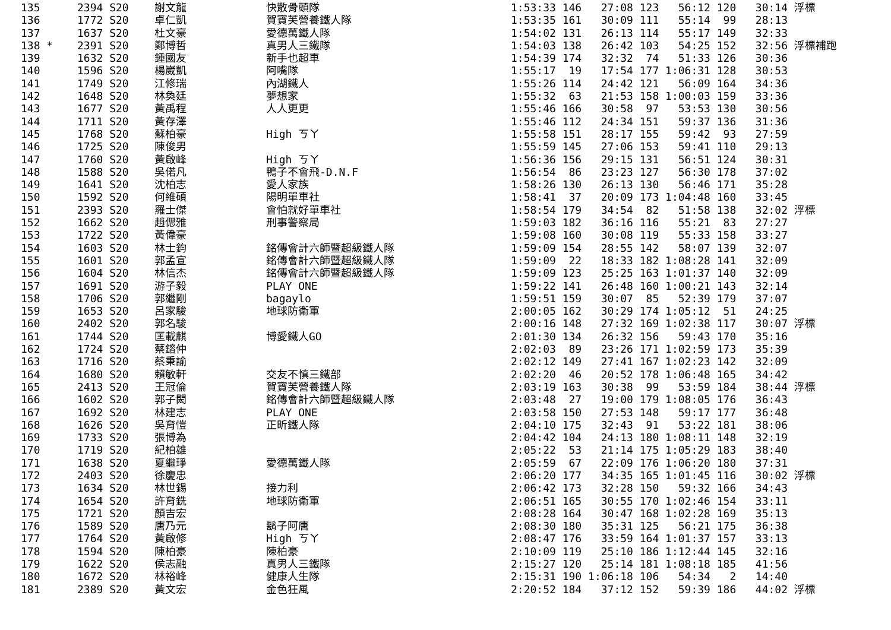| 135 | 2394 S20 | 謝文龍 | 快散骨頭隊 | 1:53:33 146 27:08 123 56:12 120 30:14 浮標 |
| 136 | 1772 S20 | 卓仁凱 | 賀寶芙營養鐵人隊 | 1:53:35 161 30:09 111 55:14 99 28:13 |
| 137 | 1637 S20 | 杜文豪 | 愛德萬鐵人隊 | 1:54:02 131 26:13 114 55:17 149 32:33 |
| 138 * | 2391 S20 | 鄭博哲 | 真男人三鐵隊 | 1:54:03 138 26:42 103 54:25 152 32:56 浮標補跑 |
| 139 | 1632 S20 | 鍾國友 | 新手也超車 | 1:54:39 174 32:32 74 51:33 126 30:36 |
| 140 | 1596 S20 | 楊崴凱 | 阿嘴隊 | 1:55:17 19 17:54 177 1:06:31 128 30:53 |
| 141 | 1749 S20 | 江修瑞 | 內湖鐵人 | 1:55:26 114 24:42 121 56:09 164 34:36 |
| 142 | 1648 S20 | 林奐廷 | 夢想家 | 1:55:32 63 21:53 158 1:00:03 159 33:36 |
| 143 | 1677 S20 | 黃禹程 | 人人更更 | 1:55:46 166 30:58 97 53:53 130 30:56 |
| 144 | 1711 S20 | 黃存澤 | | 1:55:46 112 24:34 151 59:37 136 31:36 |
| 145 | 1768 S20 | 蘇柏豪 | High ㄎㄚ | 1:55:58 151 28:17 155 59:42 93 27:59 |
| 146 | 1725 S20 | 陳俊男 | | 1:55:59 145 27:06 153 59:41 110 29:13 |
| 147 | 1760 S20 | 黃啟峰 | High ㄎㄚ | 1:56:36 156 29:15 131 56:51 124 30:31 |
| 148 | 1588 S20 | 吳偌凡 | 鴨子不會飛-D.N.F | 1:56:54 86 23:23 127 56:30 178 37:02 |
| 149 | 1641 S20 | 沈柏志 | 愛人家族 | 1:58:26 130 26:13 130 56:46 171 35:28 |
| 150 | 1592 S20 | 何維碩 | 陽明單車社 | 1:58:41 37 20:09 173 1:04:48 160 33:45 |
| 151 | 2393 S20 | 羅士傑 | 會怕就好單車社 | 1:58:54 179 34:54 82 51:58 138 32:02 浮標 |
| 152 | 1662 S20 | 趙偲雅 | 刑事警察局 | 1:59:03 182 36:16 116 55:21 83 27:27 |
| 153 | 1722 S20 | 黃偉豪 | | 1:59:08 160 30:08 119 55:33 158 33:27 |
| 154 | 1603 S20 | 林士鈞 | 銘傳會計六師暨超級鐵人隊 | 1:59:09 154 28:55 142 58:07 139 32:07 |
| 155 | 1601 S20 | 郭孟宣 | 銘傳會計六師暨超級鐵人隊 | 1:59:09 22 18:33 182 1:08:28 141 32:09 |
| 156 | 1604 S20 | 林信杰 | 銘傳會計六師暨超級鐵人隊 | 1:59:09 123 25:25 163 1:01:37 140 32:09 |
| 157 | 1691 S20 | 游子毅 | PLAY ONE | 1:59:22 141 26:48 160 1:00:21 143 32:14 |
| 158 | 1706 S20 | 郭繼剛 | bagaylo | 1:59:51 159 30:07 85 52:39 179 37:07 |
| 159 | 1653 S20 | 呂家駿 | 地球防衛軍 | 2:00:05 162 30:29 174 1:05:12 51 24:25 |
| 160 | 2402 S20 | 郭名駿 | | 2:00:16 148 27:32 169 1:02:38 117 30:07 浮標 |
| 161 | 1744 S20 | 匡載麒 | 博愛鐵人GO | 2:01:30 134 26:32 156 59:43 170 35:16 |
| 162 | 1724 S20 | 蔡鎔仲 | | 2:02:03 89 23:26 171 1:02:59 173 35:39 |
| 163 | 1716 S20 | 蔡秉諭 | | 2:02:12 149 27:41 167 1:02:23 142 32:09 |
| 164 | 1680 S20 | 賴敏軒 | 交友不慎三鐵部 | 2:02:20 46 20:52 178 1:06:48 165 34:42 |
| 165 | 2413 S20 | 王冠倫 | 賀寶芙營養鐵人隊 | 2:03:19 163 30:38 99 53:59 184 38:44 浮標 |
| 166 | 1602 S20 | 郭子閎 | 銘傳會計六師暨超級鐵人隊 | 2:03:48 27 19:00 179 1:08:05 176 36:43 |
| 167 | 1692 S20 | 林建志 | PLAY ONE | 2:03:58 150 27:53 148 59:17 177 36:48 |
| 168 | 1626 S20 | 吳育愷 | 正昕鐵人隊 | 2:04:10 175 32:43 91 53:22 181 38:06 |
| 169 | 1733 S20 | 張博為 | | 2:04:42 104 24:13 180 1:08:11 148 32:19 |
| 170 | 1719 S20 | 紀柏雄 | | 2:05:22 53 21:14 175 1:05:29 183 38:40 |
| 171 | 1638 S20 | 夏繼琤 | 愛德萬鐵人隊 | 2:05:59 67 22:09 176 1:06:20 180 37:31 |
| 172 | 2403 S20 | 徐慶忠 | | 2:06:20 177 34:35 165 1:01:45 116 30:02 浮標 |
| 173 | 1634 S20 | 林世錫 | 接力利 | 2:06:42 173 32:28 150 59:32 166 34:43 |
| 174 | 1654 S20 | 許育銑 | 地球防衛軍 | 2:06:51 165 30:55 170 1:02:46 154 33:11 |
| 175 | 1721 S20 | 顏吉宏 | | 2:08:28 164 30:47 168 1:02:28 169 35:13 |
| 176 | 1589 S20 | 唐乃元 | 鬍子阿唐 | 2:08:30 180 35:31 125 56:21 175 36:38 |
| 177 | 1764 S20 | 黃啟修 | High ㄎㄚ | 2:08:47 176 33:59 164 1:01:37 157 33:13 |
| 178 | 1594 S20 | 陳柏豪 | 陳柏豪 | 2:10:09 119 25:10 186 1:12:44 145 32:16 |
| 179 | 1622 S20 | 侯志融 | 真男人三鐵隊 | 2:15:27 120 25:14 181 1:08:18 185 41:56 |
| 180 | 1672 S20 | 林裕峰 | 健康人生隊 | 2:15:31 190 1:06:18 106 54:34 2 14:40 |
| 181 | 2389 S20 | 黃文宏 | 金色狂風 | 2:20:52 184 37:12 152 59:39 186 44:02 浮標 |